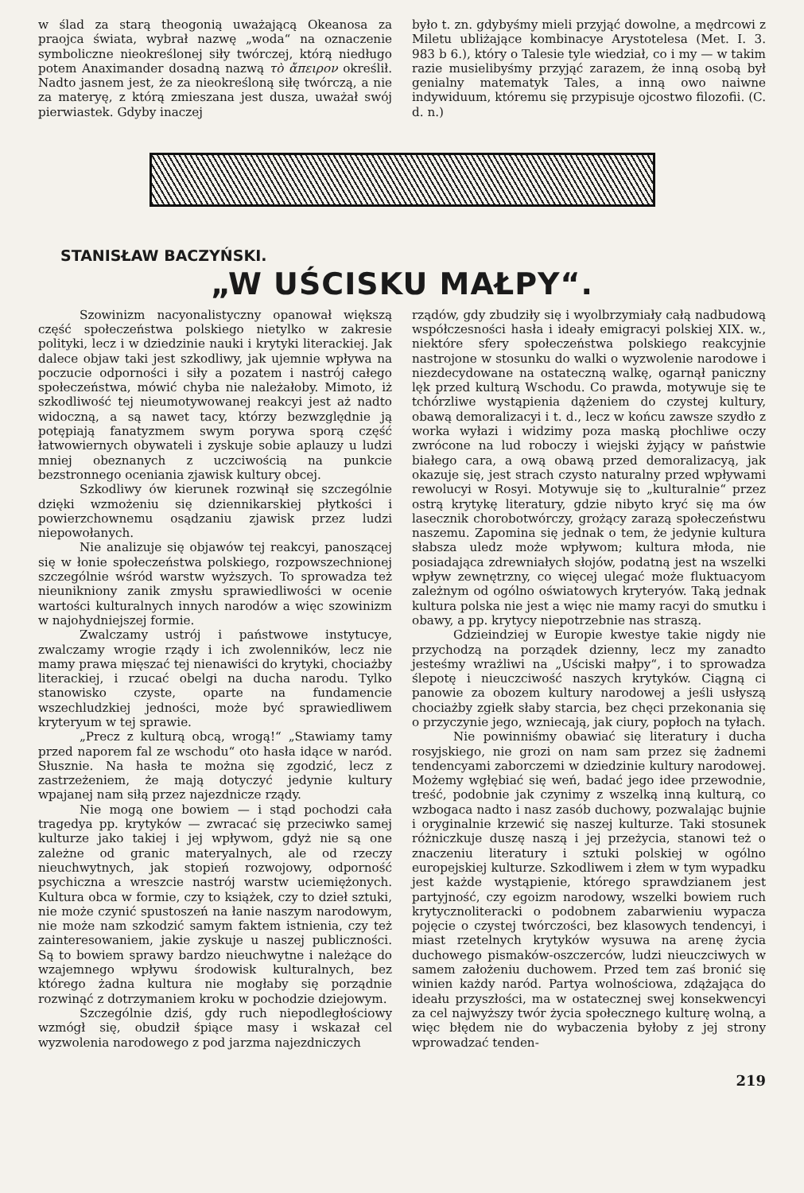w ślad za starą theogonią uważającą Okeanosa za praojca świata, wybrał nazwę „woda“ na oznaczenie symboliczne nieokreślonej siły twórczej, którą niedługo potem Anaximander dosadną nazwą τὸ ἄπειρον określił. Nadto jasnem jest, że za nieokreśloną siłę twórczą, a nie za materyę, z którą zmieszana jest dusza, uważał swój pierwiastek. Gdyby inaczej
było t. zn. gdybyśmy mieli przyjąć dowolne, a mędrcowi z Miletu ubliżające kombinacye Arystotelesa (Met. I. 3. 983 b 6.), który o Talesie tyle wiedział, co i my — w takim razie musielibyśmy przyjąć zarazem, że inną osobą był genialny matematyk Tales, a inną owo naiwne indywiduum, któremu się przypisuje ojcostwo filozofii. (C. d. n.)
STANISŁAW BACZYŃSKI.
„W UŚCISKU MAŁPY“.
Szowinizm nacyonalistyczny opanował większą część społeczeństwa polskiego nietylko w zakresie polityki, lecz i w dziedzinie nauki i krytyki literackiej. Jak dalece objaw taki jest szkodliwy, jak ujemnie wpływa na poczucie odporności i siły a pozatem i nastrój całego społeczeństwa, mówić chyba nie należałoby. Mimoto, iż szkodliwość tej nieumotywowanej reakcyi jest aż nadto widoczną, a są nawet tacy, którzy bezwzględnie ją potępiają fanatyzmem swym porywa sporą część łatwowiernych obywateli i zyskuje sobie aplauzy u ludzi mniej obeznanych z uczciwością na punkcie bezstronnego oceniania zjawisk kultury obcej.
Szkodliwy ów kierunek rozwinął się szczególnie dzięki wzmożeniu się dziennikarskiej płytkości i powierzchownemu osądzaniu zjawisk przez ludzi niepowołanych.
Nie analizuje się objawów tej reakcyi, panoszącej się w łonie społeczeństwa polskiego, rozpowszechnionej szczególnie wśród warstw wyższych. To sprowadza też nieunikniony zanik zmysłu sprawiedliwości w ocenie wartości kulturalnych innych narodów a więc szowinizm w najohydniejszej formie.
Zwalczamy ustrój i państwowe instytucye, zwalczamy wrogie rządy i ich zwolenników, lecz nie mamy prawa mięszać tej nienawiści do krytyki, chociażby literackiej, i rzucać obelgi na ducha narodu. Tylko stanowisko czyste, oparte na fundamencie wszechludzkiej jedności, może być sprawiedliwem kryteryum w tej sprawie.
„Precz z kulturą obcą, wrogą!“ „Stawiamy tamy przed naporem fal ze wschodu“ oto hasła idące w naród. Słusznie. Na hasła te można się zgodzić, lecz z zastrzeżeniem, że mają dotyczyć jedynie kultury wpajanej nam siłą przez najezdnicze rządy.
Nie mogą one bowiem — i stąd pochodzi cała tragedya pp. krytyków — zwracać się przeciwko samej kulturze jako takiej i jej wpływom, gdyż nie są one zależne od granic materyalnych, ale od rzeczy nieuchwytnych, jak stopień rozwojowy, odporność psychiczna a wreszcie nastrój warstw uciemiężonych. Kultura obca w formie, czy to książek, czy to dzieł sztuki, nie może czynić spustoszeń na łanie naszym narodowym, nie może nam szkodzić samym faktem istnienia, czy też zainteresowaniem, jakie zyskuje u naszej publiczności. Są to bowiem sprawy bardzo nieuchwytne i należące do wzajemnego wpływu środowisk kulturalnych, bez którego żadna kultura nie mogłaby się porządnie rozwinąć z dotrzymaniem kroku w pochodzie dziejowym.
Szczególnie dziś, gdy ruch niepodległościowy wzmógł się, obudził śpiące masy i wskazał cel wyzwolenia narodowego z pod jarzma najezdniczych
rządów, gdy zbudziły się i wyolbrzymiały całą nadbudową współczesności hasła i ideały emigracyi polskiej XIX. w., niektóre sfery społeczeństwa polskiego reakcyjnie nastrojone w stosunku do walki o wyzwolenie narodowe i niezdecydowane na ostateczną walkę, ogarnął paniczny lęk przed kulturą Wschodu. Co prawda, motywuje się te tchórzliwe wystąpienia dążeniem do czystej kultury, obawą demoralizacyi i t. d., lecz w końcu zawsze szydło z worka wyłazi i widzimy poza maską płochliwe oczy zwrócone na lud roboczy i wiejski żyjący w państwie białego cara, a ową obawą przed demoralizacyą, jak okazuje się, jest strach czysto naturalny przed wpływami rewolucyi w Rosyi. Motywuje się to „kulturalnie“ przez ostrą krytykę literatury, gdzie nibyto kryć się ma ów lasecznik chorobotwórczy, grożący zarazą społeczeństwu naszemu. Zapomina się jednak o tem, że jedynie kultura słabsza uledz może wpływom; kultura młoda, nie posiadająca zdrewniałych słojów, podatną jest na wszelki wpływ zewnętrzny, co więcej ulegać może fluktuacyom zależnym od ogólno oświatowych kryteryów. Taką jednak kultura polska nie jest a więc nie mamy racyi do smutku i obawy, a pp. krytycy niepotrzebnie nas straszą.
Gdzieindziej w Europie kwestye takie nigdy nie przychodzą na porządek dzienny, lecz my zanadto jesteśmy wrażliwi na „Uściski małpy“, i to sprowadza ślepotę i nieuczciwość naszych krytyków. Ciągną ci panowie za obozem kultury narodowej a jeśli usłyszą chociażby zgiełk słaby starcia, bez chęci przekonania się o przyczynie jego, wzniecają, jak ciury, popłoch na tyłach.
Nie powinniśmy obawiać się literatury i ducha rosyjskiego, nie grozi on nam sam przez się żadnemi tendencyami zaborczemi w dziedzinie kultury narodowej. Możemy wgłębiać się weń, badać jego idee przewodnie, treść, podobnie jak czynimy z wszelką inną kulturą, co wzbogaca nadto i nasz zasób duchowy, pozwalając bujnie i oryginalnie krzewić się naszej kulturze. Taki stosunek różniczkuje duszę naszą i jej przeżycia, stanowi też o znaczeniu literatury i sztuki polskiej w ogólno europejskiej kulturze. Szkodliwem i złem w tym wypadku jest każde wystąpienie, którego sprawdzianem jest partyjność, czy egoizm narodowy, wszelki bowiem ruch krytycznoliteracki o podobnem zabarwieniu wypacza pojęcie o czystej twórczości, bez klasowych tendencyi, i miast rzetelnych krytyków wysuwa na arenę życia duchowego pismaków-oszczerców, ludzi nieuczciwych w samem założeniu duchowem. Przed tem zaś bronić się winien każdy naród. Partya wolnościowa, zdążająca do ideału przyszłości, ma w ostatecznej swej konsekwencyi za cel najwyższy twór życia społecznego kulturę wolną, a więc błędem nie do wybaczenia byłoby z jej strony wprowadzać tenden-
219